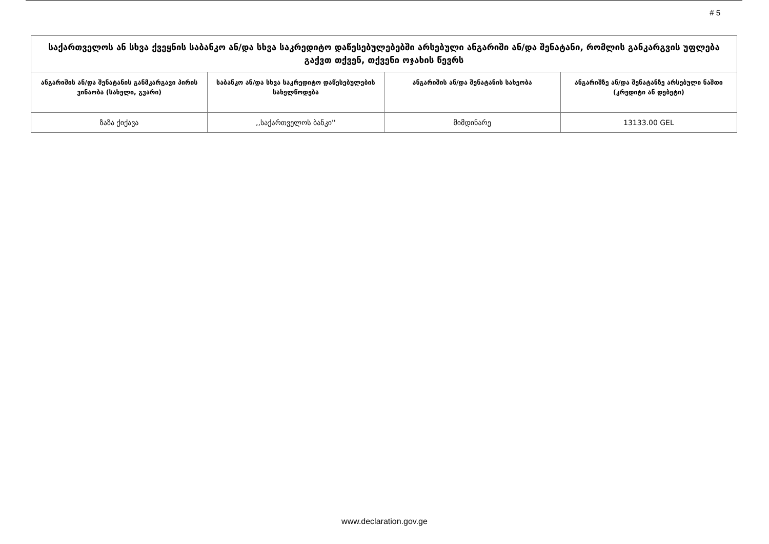# 5
| საქართველოს ან სხვა ქვეყნის საბანკო ან/და სხვა საკრედიტო დაწესებულებებში არსებული ანგარიში ან/და შენატანი, რომლის განკარგვის უფლება გაქვთ თქვენ, თქვენი ოჯახის წევრს | | | |
| ანგარიშის ან/და შენატანის განმკარგავი პირის ვინაობა (სახელი, გვარი) | საბანკო ან/და სხვა საკრედიტო დაწესებულების სახელწოდება | ანგარიშის ან/და შენატანის სახეობა | ანგარიშზე ან/და შენატანზე არსებული ნაშთი (კრედიტი ან დებეტი) |
| ზაზა ქიქავა | ,,საქართველოს ბანკი'' | მიმდინარე | 13133.00 GEL |
www.declaration.gov.ge